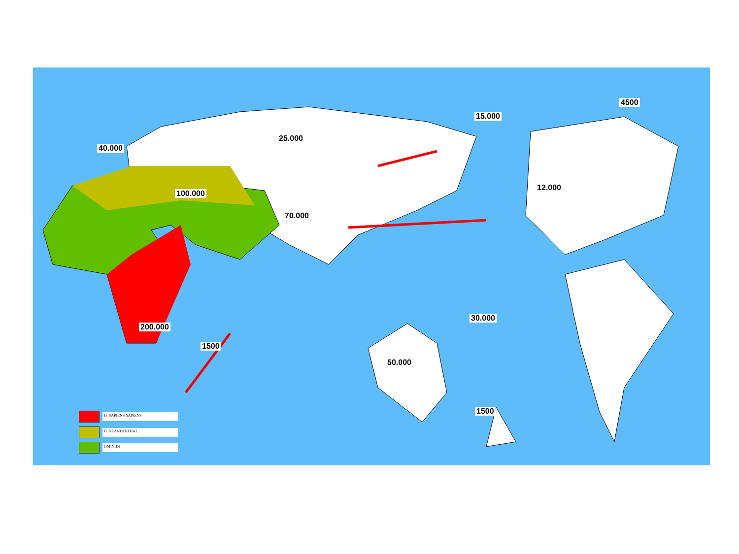40.000
25.000
15.000
4500
100.000
70.000
12.000
200.000
1500
30.000
50.000
1500
H. SAPIENS SAPIENS
H. NEANDERTHAL
OMINIDI